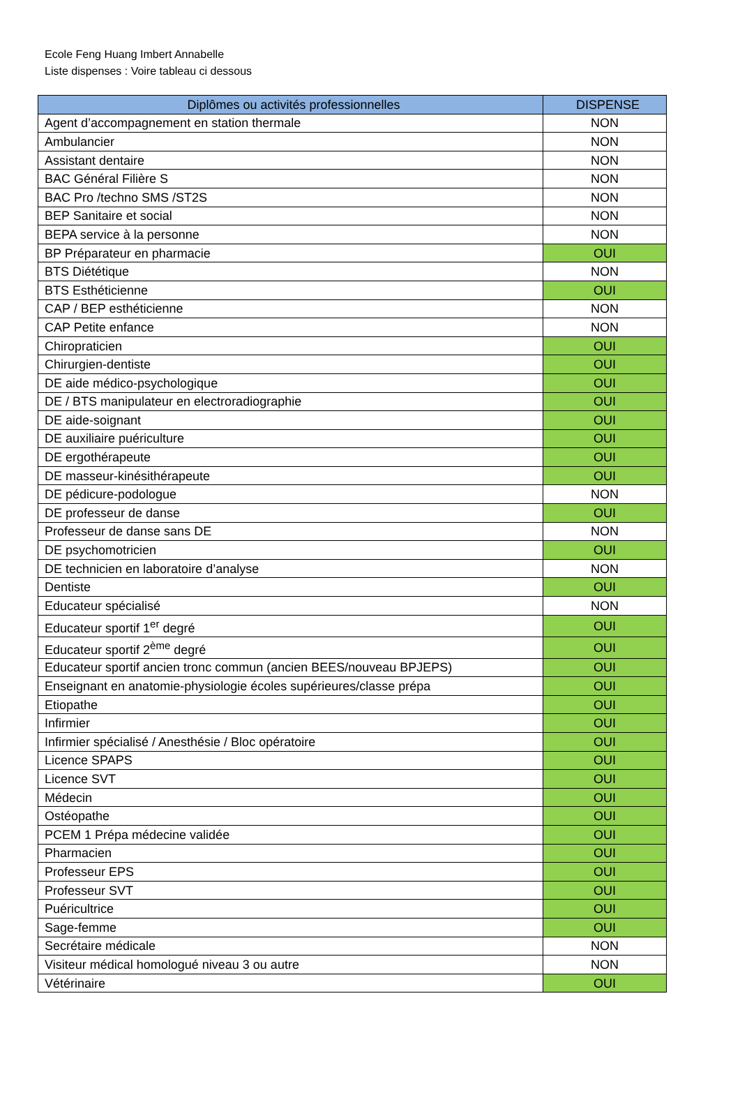Ecole Feng Huang Imbert Annabelle
Liste dispenses : Voire tableau ci dessous
| Diplômes ou activités professionnelles | DISPENSE |
| --- | --- |
| Agent d’accompagnement en station thermale | NON |
| Ambulancier | NON |
| Assistant dentaire | NON |
| BAC Général Filière S | NON |
| BAC Pro /techno SMS /ST2S | NON |
| BEP Sanitaire et social | NON |
| BEPA service à la personne | NON |
| BP Préparateur en pharmacie | OUI |
| BTS Diététique | NON |
| BTS Esthéticienne | OUI |
| CAP / BEP esthéticienne | NON |
| CAP Petite enfance | NON |
| Chiropraticien | OUI |
| Chirurgien-dentiste | OUI |
| DE aide médico-psychologique | OUI |
| DE / BTS manipulateur en electroradiographie | OUI |
| DE aide-soignant | OUI |
| DE auxiliaire puériculture | OUI |
| DE ergothérapeute | OUI |
| DE masseur-kinésithérapeute | OUI |
| DE pédicure-podologue | NON |
| DE professeur de danse | OUI |
| Professeur de danse sans DE | NON |
| DE psychomotricien | OUI |
| DE technicien en laboratoire d’analyse | NON |
| Dentiste | OUI |
| Educateur spécialisé | NON |
| Educateur sportif 1<sup>er</sup> degré | OUI |
| Educateur sportif 2<sup>ème</sup> degré | OUI |
| Educateur sportif ancien tronc commun (ancien BEES/nouveau BPJEPS) | OUI |
| Enseignant en anatomie-physiologie écoles supérieures/classe prépa | OUI |
| Etiopathe | OUI |
| Infirmier | OUI |
| Infirmier spécialisé / Anesthésie / Bloc opératoire | OUI |
| Licence SPAPS | OUI |
| Licence SVT | OUI |
| Médecin | OUI |
| Ostéopathe | OUI |
| PCEM 1 Prépa médecine validée | OUI |
| Pharmacien | OUI |
| Professeur EPS | OUI |
| Professeur SVT | OUI |
| Puéricultrice | OUI |
| Sage-femme | OUI |
| Secrétaire médicale | NON |
| Visiteur médical homologué niveau 3 ou autre | NON |
| Vétérinaire | OUI |